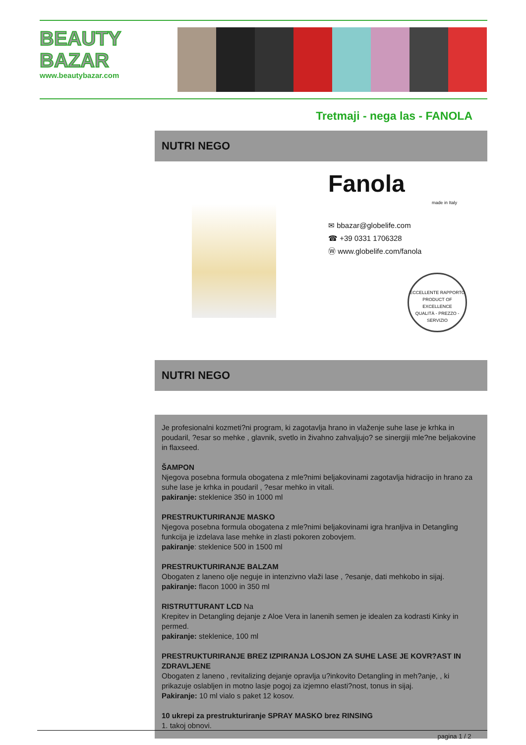BEAUTY
BAZAR
www.beautybazar.com
Tretmaji - nega las - FANOLA
NUTRI NEGO
Fanola
made in Italy
✉ bbazar@globelife.com
☎ +39 0331 1706328
Ⓦ www.globelife.com/fanola
ECCELLENTE RAPPORTO
PRODUCT OF EXCELLENCE
QUALITÀ - PREZZO - SERVIZIO
NUTRI NEGO
Je profesionalni kozmeti?ni program, ki zagotavlja hrano in vlaženje suhe lase je krhka in poudaril, ?esar so mehke , glavnik, svetlo in živahno zahvaljujo? se sinergiji mle?ne beljakovine in flaxseed.
ŠAMPON
Njegova posebna formula obogatena z mle?nimi beljakovinami zagotavlja hidracijo in hrano za suhe lase je krhka in poudaril , ?esar mehko in vitali.
pakiranje: steklenice 350 in 1000 ml
PRESTRUKTURIRANJE MASKO
Njegova posebna formula obogatena z mle?nimi beljakovinami igra hranljiva in Detangling funkcija je izdelava lase mehke in zlasti pokoren zobovjem.
pakiranje: steklenice 500 in 1500 ml
PRESTRUKTURIRANJE BALZAM
Obogaten z laneno olje neguje in intenzivno vlaži lase , ?esanje, dati mehkobo in sijaj.
pakiranje: flacon 1000 in 350 ml
RISTRUTTURANT LCD Na
Krepitev in Detangling dejanje z Aloe Vera in lanenih semen je idealen za kodrasti Kinky in permed.
pakiranje: steklenice, 100 ml
PRESTRUKTURIRANJE BREZ IZPIRANJA LOSJON ZA SUHE LASE JE KOVR?AST IN ZDRAVLJENE
Obogaten z laneno , revitalizing dejanje opravlja u?inkovito Detangling in meh?anje, , ki prikazuje oslabljen in motno lasje pogoj za izjemno elasti?nost, tonus in sijaj.
Pakiranje: 10 ml vialo s paket 12 kosov.
10 ukrepi za prestrukturiranje SPRAY MASKO brez RINSING
1. takoj obnovi.
pagina 1 / 2